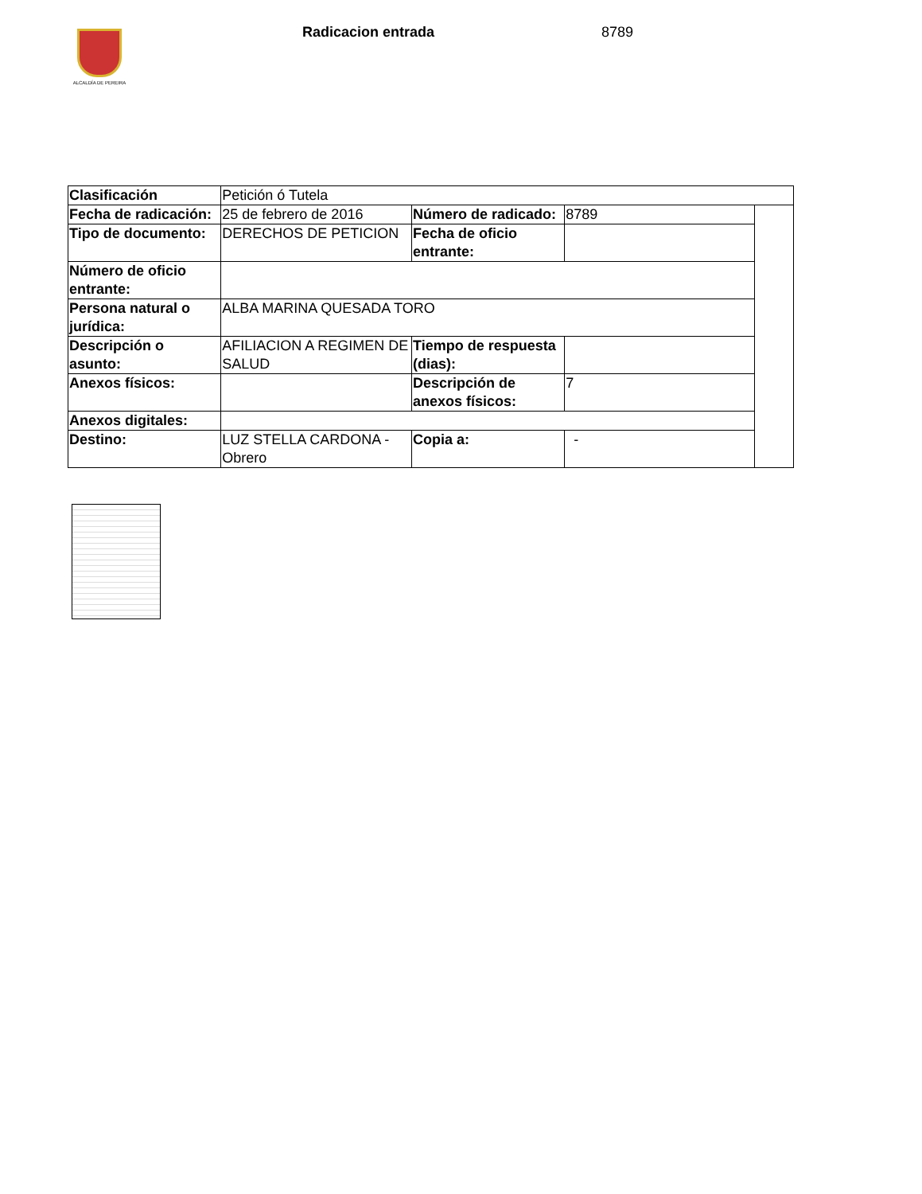ALCALDÍA DE PEREIRA
Radicacion entrada 8789
| Clasificación | Petición ó Tutela | | | |
| Fecha de radicación: | 25 de febrero de 2016 | Número de radicado: | 8789 | |
| Tipo de documento: | DERECHOS DE PETICION | Fecha de oficio entrante: | | |
| Número de oficio entrante: | | | | |
| Persona natural o jurídica: | ALBA MARINA QUESADA TORO | | | |
| Descripción o asunto: | AFILIACION A REGIMEN DE SALUD | Tiempo de respuesta (dias): | | |
| Anexos físicos: | | Descripción de anexos físicos: | 7 | |
| Anexos digitales: | | | | |
| Destino: | LUZ STELLA CARDONA - Obrero | Copia a: | - | |